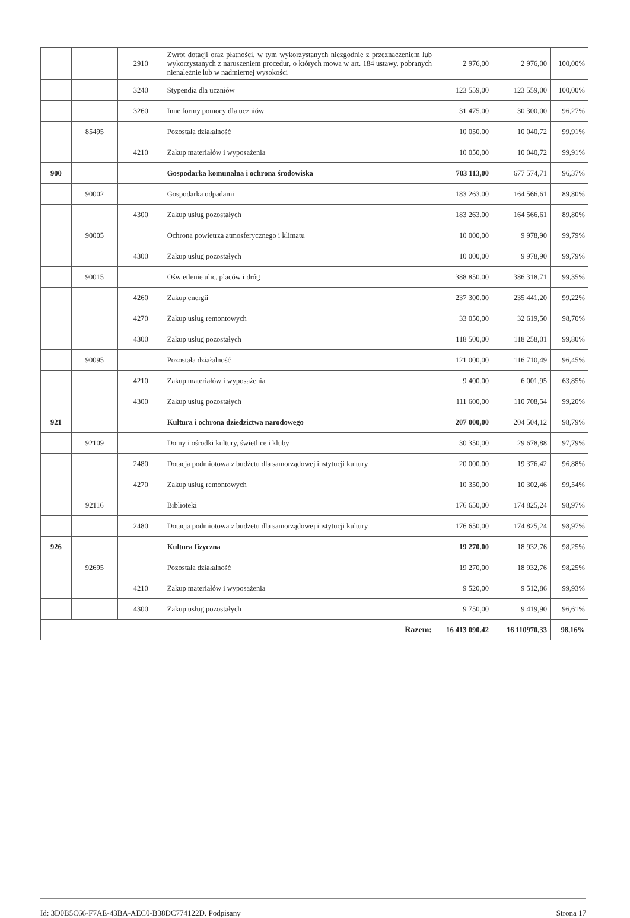| | | 2910 | Zwrot dotacji oraz płatności, w tym wykorzystanych niezgodnie z przeznaczeniem lub wykorzystanych z naruszeniem procedur, o których mowa w art. 184 ustawy, pobranych nienależnie lub w nadmiernej wysokości | 2 976,00 | 2 976,00 | 100,00% |
| | | 3240 | Stypendia dla uczniów | 123 559,00 | 123 559,00 | 100,00% |
| | | 3260 | Inne formy pomocy dla uczniów | 31 475,00 | 30 300,00 | 96,27% |
| | 85495 | | Pozostała działalność | 10 050,00 | 10 040,72 | 99,91% |
| | | 4210 | Zakup materiałów i wyposażenia | 10 050,00 | 10 040,72 | 99,91% |
| 900 | | | Gospodarka komunalna i ochrona środowiska | 703 113,00 | 677 574,71 | 96,37% |
| | 90002 | | Gospodarka odpadami | 183 263,00 | 164 566,61 | 89,80% |
| | | 4300 | Zakup usług pozostałych | 183 263,00 | 164 566,61 | 89,80% |
| | 90005 | | Ochrona powietrza atmosferycznego i klimatu | 10 000,00 | 9 978,90 | 99,79% |
| | | 4300 | Zakup usług pozostałych | 10 000,00 | 9 978,90 | 99,79% |
| | 90015 | | Oświetlenie ulic, placów i dróg | 388 850,00 | 386 318,71 | 99,35% |
| | | 4260 | Zakup energii | 237 300,00 | 235 441,20 | 99,22% |
| | | 4270 | Zakup usług remontowych | 33 050,00 | 32 619,50 | 98,70% |
| | | 4300 | Zakup usług pozostałych | 118 500,00 | 118 258,01 | 99,80% |
| | 90095 | | Pozostała działalność | 121 000,00 | 116 710,49 | 96,45% |
| | | 4210 | Zakup materiałów i wyposażenia | 9 400,00 | 6 001,95 | 63,85% |
| | | 4300 | Zakup usług pozostałych | 111 600,00 | 110 708,54 | 99,20% |
| 921 | | | Kultura i ochrona dziedzictwa narodowego | 207 000,00 | 204 504,12 | 98,79% |
| | 92109 | | Domy i ośrodki kultury, świetlice i kluby | 30 350,00 | 29 678,88 | 97,79% |
| | | 2480 | Dotacja podmiotowa z budżetu dla samorządowej instytucji kultury | 20 000,00 | 19 376,42 | 96,88% |
| | | 4270 | Zakup usług remontowych | 10 350,00 | 10 302,46 | 99,54% |
| | 92116 | | Biblioteki | 176 650,00 | 174 825,24 | 98,97% |
| | | 2480 | Dotacja podmiotowa z budżetu dla samorządowej instytucji kultury | 176 650,00 | 174 825,24 | 98,97% |
| 926 | | | Kultura fizyczna | 19 270,00 | 18 932,76 | 98,25% |
| | 92695 | | Pozostała działalność | 19 270,00 | 18 932,76 | 98,25% |
| | | 4210 | Zakup materiałów i wyposażenia | 9 520,00 | 9 512,86 | 99,93% |
| | | 4300 | Zakup usług pozostałych | 9 750,00 | 9 419,90 | 96,61% |
| Razem: | | | | 16 413 090,42 | 16 110970,33 | 98,16% |
Id: 3D0B5C66-F7AE-43BA-AEC0-B38DC774122D. Podpisany Strona 17